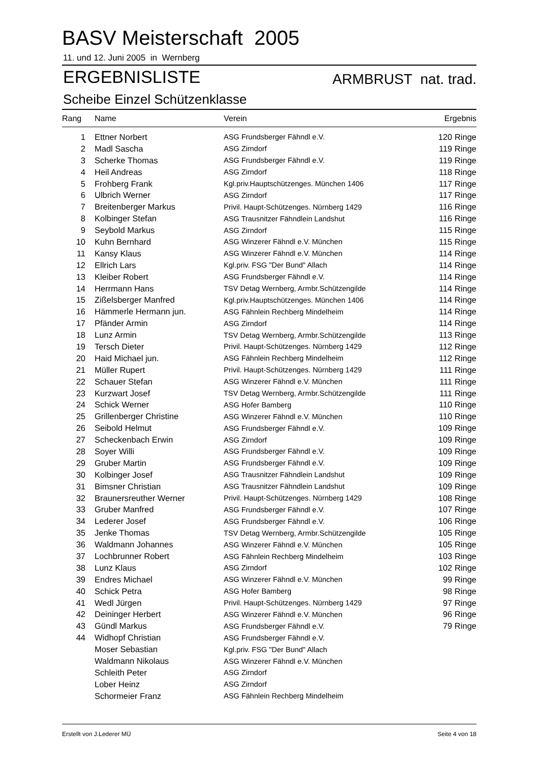BASV Meisterschaft 2005
11. und 12. Juni 2005 in Wernberg
ERGEBNISLISTE ARMBRUST nat. trad.
Scheibe Einzel Schützenklasse
| Rang | Name | Verein | Ergebnis |
| --- | --- | --- | --- |
| 1 | Ettner Norbert | ASG Frundsberger Fähndl e.V. | 120 Ringe |
| 2 | Madl Sascha | ASG Zirndorf | 119 Ringe |
| 3 | Scherke Thomas | ASG Frundsberger Fähndl e.V. | 119 Ringe |
| 4 | Heil Andreas | ASG Zirndorf | 118 Ringe |
| 5 | Frohberg Frank | Kgl.priv.Hauptschützenges. München 1406 | 117 Ringe |
| 6 | Ulbrich Werner | ASG Zirndorf | 117 Ringe |
| 7 | Breitenberger Markus | Privil. Haupt-Schützenges. Nürnberg 1429 | 116 Ringe |
| 8 | Kolbinger Stefan | ASG Trausnitzer Fähndlein Landshut | 116 Ringe |
| 9 | Seybold Markus | ASG Zirndorf | 115 Ringe |
| 10 | Kuhn Bernhard | ASG Winzerer Fähndl e.V. München | 115 Ringe |
| 11 | Kansy Klaus | ASG Winzerer Fähndl e.V. München | 114 Ringe |
| 12 | Ellrich Lars | Kgl.priv. FSG "Der Bund" Allach | 114 Ringe |
| 13 | Kleiber Robert | ASG Frundsberger Fähndl e.V. | 114 Ringe |
| 14 | Herrmann Hans | TSV Detag Wernberg, Armbr.Schützengilde | 114 Ringe |
| 15 | Zißelsberger Manfred | Kgl.priv.Hauptschützenges. München 1406 | 114 Ringe |
| 16 | Hämmerle Hermann jun. | ASG Fähnlein Rechberg Mindelheim | 114 Ringe |
| 17 | Pfänder Armin | ASG Zirndorf | 114 Ringe |
| 18 | Lunz Armin | TSV Detag Wernberg, Armbr.Schützengilde | 113 Ringe |
| 19 | Tersch Dieter | Privil. Haupt-Schützenges. Nürnberg 1429 | 112 Ringe |
| 20 | Haid Michael jun. | ASG Fähnlein Rechberg Mindelheim | 112 Ringe |
| 21 | Müller Rupert | Privil. Haupt-Schützenges. Nürnberg 1429 | 111 Ringe |
| 22 | Schauer Stefan | ASG Winzerer Fähndl e.V. München | 111 Ringe |
| 23 | Kurzwart Josef | TSV Detag Wernberg, Armbr.Schützengilde | 111 Ringe |
| 24 | Schick Werner | ASG Hofer Bamberg | 110 Ringe |
| 25 | Grillenberger Christine | ASG Winzerer Fähndl e.V. München | 110 Ringe |
| 26 | Seibold Helmut | ASG Frundsberger Fähndl e.V. | 109 Ringe |
| 27 | Scheckenbach Erwin | ASG Zirndorf | 109 Ringe |
| 28 | Soyer Willi | ASG Frundsberger Fähndl e.V. | 109 Ringe |
| 29 | Gruber Martin | ASG Frundsberger Fähndl e.V. | 109 Ringe |
| 30 | Kolbinger Josef | ASG Trausnitzer Fähndlein Landshut | 109 Ringe |
| 31 | Bimsner Christian | ASG Trausnitzer Fähndlein Landshut | 109 Ringe |
| 32 | Braunersreuther Werner | Privil. Haupt-Schützenges. Nürnberg 1429 | 108 Ringe |
| 33 | Gruber Manfred | ASG Frundsberger Fähndl e.V. | 107 Ringe |
| 34 | Lederer Josef | ASG Frundsberger Fähndl e.V. | 106 Ringe |
| 35 | Jenke Thomas | TSV Detag Wernberg, Armbr.Schützengilde | 105 Ringe |
| 36 | Waldmann Johannes | ASG Winzerer Fähndl e.V. München | 105 Ringe |
| 37 | Lochbrunner Robert | ASG Fähnlein Rechberg Mindelheim | 103 Ringe |
| 38 | Lunz Klaus | ASG Zirndorf | 102 Ringe |
| 39 | Endres Michael | ASG Winzerer Fähndl e.V. München | 99 Ringe |
| 40 | Schick Petra | ASG Hofer Bamberg | 98 Ringe |
| 41 | Wedl Jürgen | Privil. Haupt-Schützenges. Nürnberg 1429 | 97 Ringe |
| 42 | Deininger Herbert | ASG Winzerer Fähndl e.V. München | 96 Ringe |
| 43 | Gündl Markus | ASG Frundsberger Fähndl e.V. | 79 Ringe |
| 44 | Widhopf Christian | ASG Frundsberger Fähndl e.V. | |
| | Moser Sebastian | Kgl.priv. FSG "Der Bund" Allach | |
| | Waldmann Nikolaus | ASG Winzerer Fähndl e.V. München | |
| | Schleith Peter | ASG Zirndorf | |
| | Lober Heinz | ASG Zirndorf | |
| | Schormeier Franz | ASG Fähnlein Rechberg Mindelheim | |
Erstellt von J.Lederer MÜ Seite 4 von 18